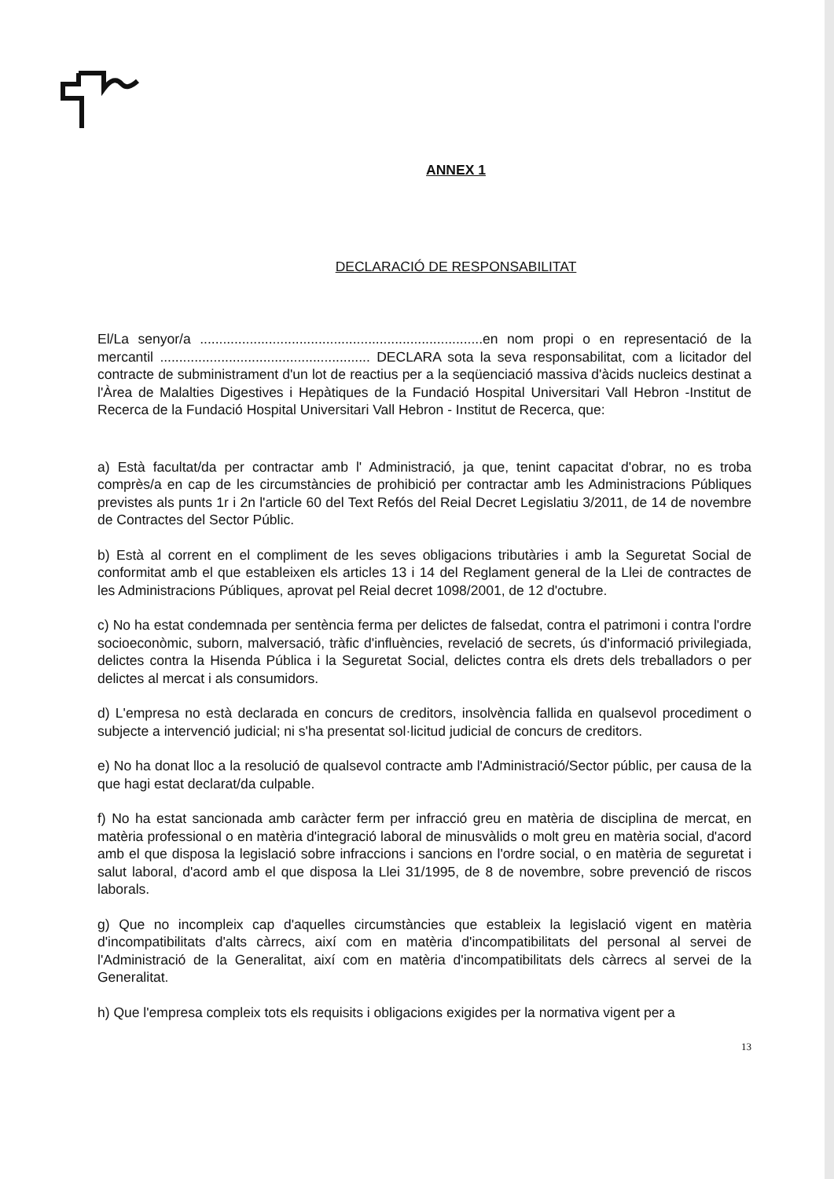ANNEX 1
DECLARACIÓ DE RESPONSABILITAT
El/La senyor/a ..........................................................................en nom propi o en representació de la mercantil ....................................................... DECLARA sota la seva responsabilitat, com a licitador del contracte de subministrament d'un lot de reactius per a la seqüenciació massiva d'àcids nucleics destinat a l'Àrea de Malalties Digestives i Hepàtiques de la Fundació Hospital Universitari Vall Hebron -Institut de Recerca de la Fundació Hospital Universitari Vall Hebron - Institut de Recerca, que:
a) Està facultat/da per contractar amb l' Administració, ja que, tenint capacitat d'obrar, no es troba comprès/a en cap de les circumstàncies de prohibició per contractar amb les Administracions Públiques previstes als punts 1r i 2n l'article 60 del Text Refós del Reial Decret Legislatiu 3/2011, de 14 de novembre de Contractes del Sector Públic.
b) Està al corrent en el compliment de les seves obligacions tributàries i amb la Seguretat Social de conformitat amb el que estableixen els articles 13 i 14 del Reglament general de la Llei de contractes de les Administracions Públiques, aprovat pel Reial decret 1098/2001, de 12 d'octubre.
c) No ha estat condemnada per sentència ferma per delictes de falsedat, contra el patrimoni i contra l'ordre socioeconòmic, suborn, malversació, tràfic d'influències, revelació de secrets, ús d'informació privilegiada, delictes contra la Hisenda Pública i la Seguretat Social, delictes contra els drets dels treballadors o per delictes al mercat i als consumidors.
d) L'empresa no està declarada en concurs de creditors, insolvència fallida en qualsevol procediment o subjecte a intervenció judicial; ni s'ha presentat sol·licitud judicial de concurs de creditors.
e) No ha donat lloc a la resolució de qualsevol contracte amb l'Administració/Sector públic, per causa de la que hagi estat declarat/da culpable.
f) No ha estat sancionada amb caràcter ferm per infracció greu en matèria de disciplina de mercat, en matèria professional o en matèria d'integració laboral de minusvàlids o molt greu en matèria social, d'acord amb el que disposa la legislació sobre infraccions i sancions en l'ordre social, o en matèria de seguretat i salut laboral, d'acord amb el que disposa la Llei 31/1995, de 8 de novembre, sobre prevenció de riscos laborals.
g) Que no incompleix cap d'aquelles circumstàncies que estableix la legislació vigent en matèria d'incompatibilitats d'alts càrrecs, així com en matèria d'incompatibilitats del personal al servei de l'Administració de la Generalitat, així com en matèria d'incompatibilitats dels càrrecs al servei de la Generalitat.
h) Que l'empresa compleix tots els requisits i obligacions exigides per la normativa vigent per a
13